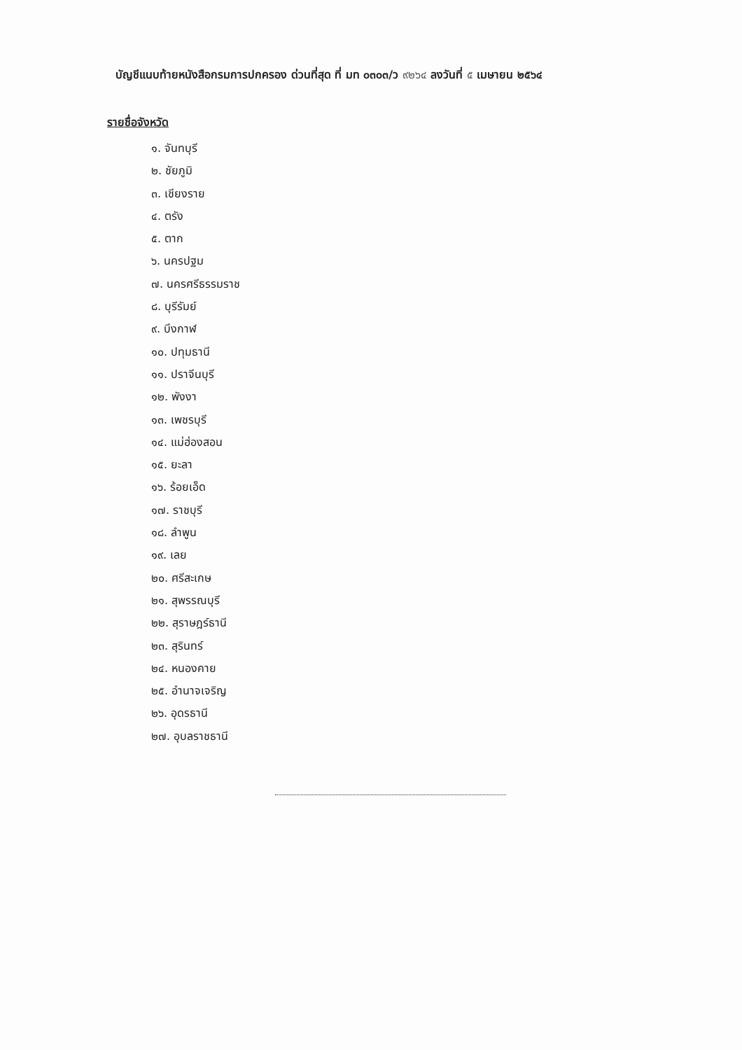บัญชีแนบท้ายหนังสือกรมการปกครอง ด่วนที่สุด ที่ มท ๐๓๐๓/ว ๙๒๖๔ ลงวันที่ ๕ เมษายน ๒๕๖๔
รายชื่อจังหวัด
๑. จันทบุรี
๒. ชัยภูมิ
๓. เชียงราย
๔. ตรัง
๕. ตาก
๖. นครปฐม
๗. นครศรีธรรมราช
๘. บุรีรัมย์
๙. บึงกาฬ
๑๐. ปทุมธานี
๑๑. ปราจีนบุรี
๑๒. พังงา
๑๓. เพชรบุรี
๑๔. แม่ฮ่องสอน
๑๕. ยะลา
๑๖. ร้อยเอ็ด
๑๗. ราชบุรี
๑๘. ลำพูน
๑๙. เลย
๒๐. ศรีสะเกษ
๒๑. สุพรรณบุรี
๒๒. สุราษฎร์ธานี
๒๓. สุรินทร์
๒๔. หนองคาย
๒๕. อำนาจเจริญ
๒๖. อุดรธานี
๒๗. อุบลราชธานี